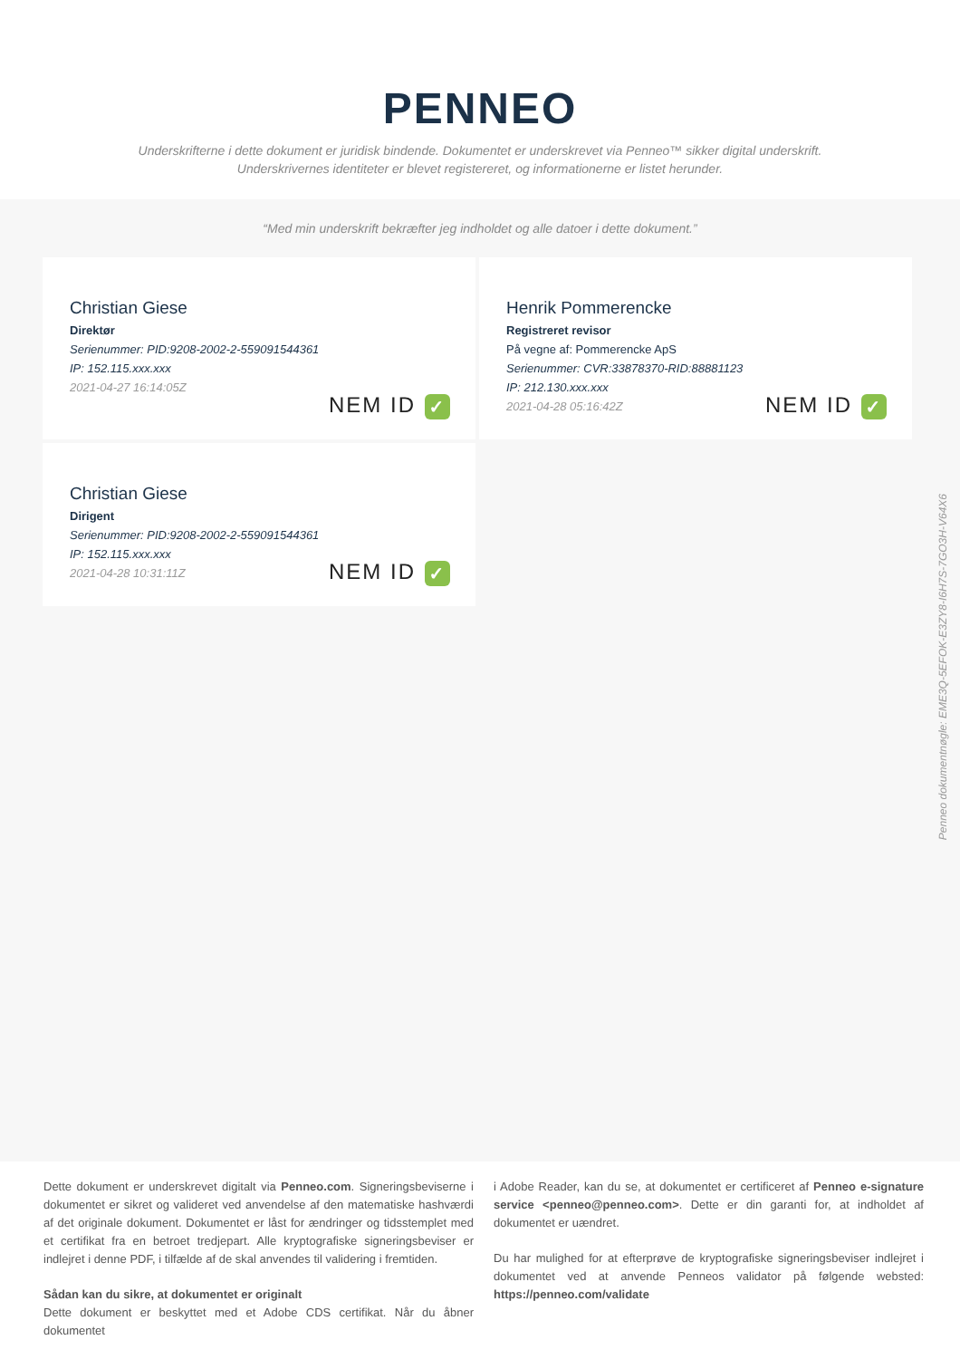PENNEO
Underskrifterne i dette dokument er juridisk bindende. Dokumentet er underskrevet via Penneo™ sikker digital underskrift.
Underskrivernes identiteter er blevet registereret, og informationerne er listet herunder.
“Med min underskrift bekræfter jeg indholdet og alle datoer i dette dokument.”
Christian Giese
Direktør
Serienummer: PID:9208-2002-2-559091544361
IP: 152.115.xxx.xxx
2021-04-27 16:14:05Z
NEM ID ✓
Henrik Pommerencke
Registreret revisor
På vegne af: Pommerencke ApS
Serienummer: CVR:33878370-RID:88881123
IP: 212.130.xxx.xxx
2021-04-28 05:16:42Z
NEM ID ✓
Christian Giese
Dirigent
Serienummer: PID:9208-2002-2-559091544361
IP: 152.115.xxx.xxx
2021-04-28 10:31:11Z
NEM ID ✓
Penneo dokumentnøgle: EME3Q-5EFOK-E3ZY8-I6H7S-7GO3H-V64X6
Dette dokument er underskrevet digitalt via Penneo.com. Signeringsbeviserne i dokumentet er sikret og valideret ved anvendelse af den matematiske hashværdi af det originale dokument. Dokumentet er låst for ændringer og tidsstemplet med et certifikat fra en betroet tredjepart. Alle kryptografiske signeringsbeviser er indlejret i denne PDF, i tilfælde af de skal anvendes til validering i fremtiden.
Sådan kan du sikre, at dokumentet er originalt
Dette dokument er beskyttet med et Adobe CDS certifikat. Når du åbner dokumentet
i Adobe Reader, kan du se, at dokumentet er certificeret af Penneo e-signature service <penneo@penneo.com>. Dette er din garanti for, at indholdet af dokumentet er uændret.
Du har mulighed for at efterprøve de kryptografiske signeringsbeviser indlejret i dokumentet ved at anvende Penneos validator på følgende websted: https://penneo.com/validate